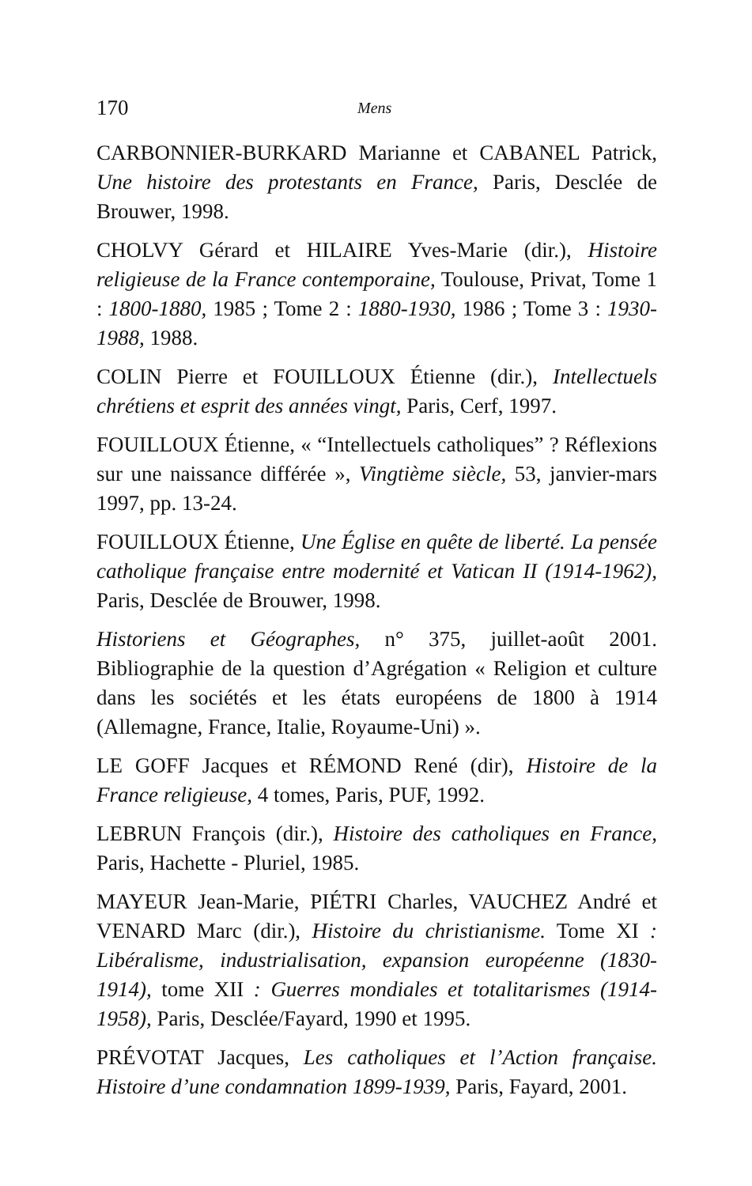170 Mens
CARBONNIER-BURKARD Marianne et CABANEL Patrick, Une histoire des protestants en France, Paris, Desclée de Brouwer, 1998.
CHOLVY Gérard et HILAIRE Yves-Marie (dir.), Histoire religieuse de la France contemporaine, Toulouse, Privat, Tome 1 : 1800-1880, 1985 ; Tome 2 : 1880-1930, 1986 ; Tome 3 : 1930-1988, 1988.
COLIN Pierre et FOUILLOUX Étienne (dir.), Intellectuels chrétiens et esprit des années vingt, Paris, Cerf, 1997.
FOUILLOUX Étienne, « “Intellectuels catholiques” ? Réflexions sur une naissance différée », Vingtième siècle, 53, janvier-mars 1997, pp. 13-24.
FOUILLOUX Étienne, Une Église en quête de liberté. La pensée catholique française entre modernité et Vatican II (1914-1962), Paris, Desclée de Brouwer, 1998.
Historiens et Géographes, n° 375, juillet-août 2001. Bibliographie de la question d’Agrégation « Religion et culture dans les sociétés et les états européens de 1800 à 1914 (Allemagne, France, Italie, Royaume-Uni) ».
LE GOFF Jacques et RÉMOND René (dir), Histoire de la France religieuse, 4 tomes, Paris, PUF, 1992.
LEBRUN François (dir.), Histoire des catholiques en France, Paris, Hachette - Pluriel, 1985.
MAYEUR Jean-Marie, PIÉTRI Charles, VAUCHEZ André et VENARD Marc (dir.), Histoire du christianisme. Tome XI : Libéralisme, industrialisation, expansion européenne (1830-1914), tome XII : Guerres mondiales et totalitarismes (1914-1958), Paris, Desclée/Fayard, 1990 et 1995.
PRÉVOTAT Jacques, Les catholiques et l’Action française. Histoire d’une condamnation 1899-1939, Paris, Fayard, 2001.